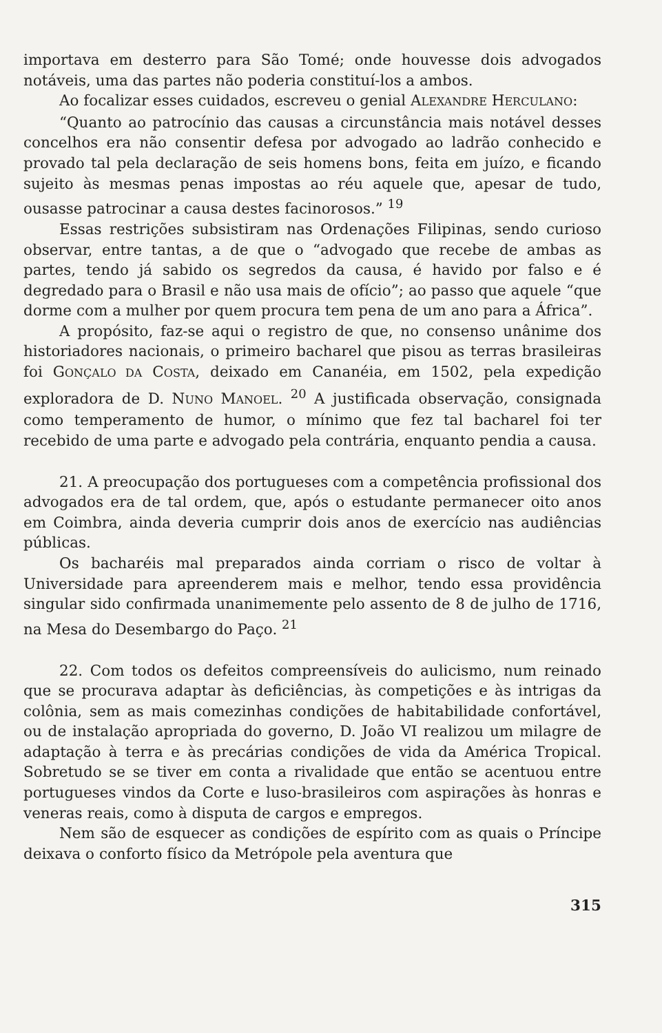importava em desterro para São Tomé; onde houvesse dois advogados notáveis, uma das partes não poderia constituí-los a ambos.
Ao focalizar esses cuidados, escreveu o genial ALEXANDRE HERCULANO:
“Quanto ao patrocínio das causas a circunstância mais notável desses concelhos era não consentir defesa por advogado ao ladrão conhecido e provado tal pela declaração de seis homens bons, feita em juízo, e ficando sujeito às mesmas penas impostas ao réu aquele que, apesar de tudo, ousasse patrocinar a causa destes facinorosos.” <sup>19</sup>
Essas restrições subsistiram nas Ordenações Filipinas, sendo curioso observar, entre tantas, a de que o “advogado que recebe de ambas as partes, tendo já sabido os segredos da causa, é havido por falso e é degredado para o Brasil e não usa mais de ofício”; ao passo que aquele “que dorme com a mulher por quem procura tem pena de um ano para a África”.
A propósito, faz-se aqui o registro de que, no consenso unânime dos historiadores nacionais, o primeiro bacharel que pisou as terras brasileiras foi GONÇALO DA COSTA, deixado em Cananéia, em 1502, pela expedição exploradora de D. NUNO MANOEL. <sup>20</sup> A justificada observação, consignada como temperamento de humor, o mínimo que fez tal bacharel foi ter recebido de uma parte e advogado pela contrária, enquanto pendia a causa.
21. A preocupação dos portugueses com a competência profissional dos advogados era de tal ordem, que, após o estudante permanecer oito anos em Coimbra, ainda deveria cumprir dois anos de exercício nas audiências públicas.
Os bacharéis mal preparados ainda corriam o risco de voltar à Universidade para apreenderem mais e melhor, tendo essa providência singular sido confirmada unanimemente pelo assento de 8 de julho de 1716, na Mesa do Desembargo do Paço. <sup>21</sup>
22. Com todos os defeitos compreensíveis do aulicismo, num reinado que se procurava adaptar às deficiências, às competições e às intrigas da colônia, sem as mais comezinhas condições de habitabilidade confortável, ou de instalação apropriada do governo, D. João VI realizou um milagre de adaptação à terra e às precárias condições de vida da América Tropical. Sobretudo se se tiver em conta a rivalidade que então se acentuou entre portugueses vindos da Corte e luso-brasileiros com aspirações às honras e veneras reais, como à disputa de cargos e empregos.
Nem são de esquecer as condições de espírito com as quais o Príncipe deixava o conforto físico da Metrópole pela aventura que
315